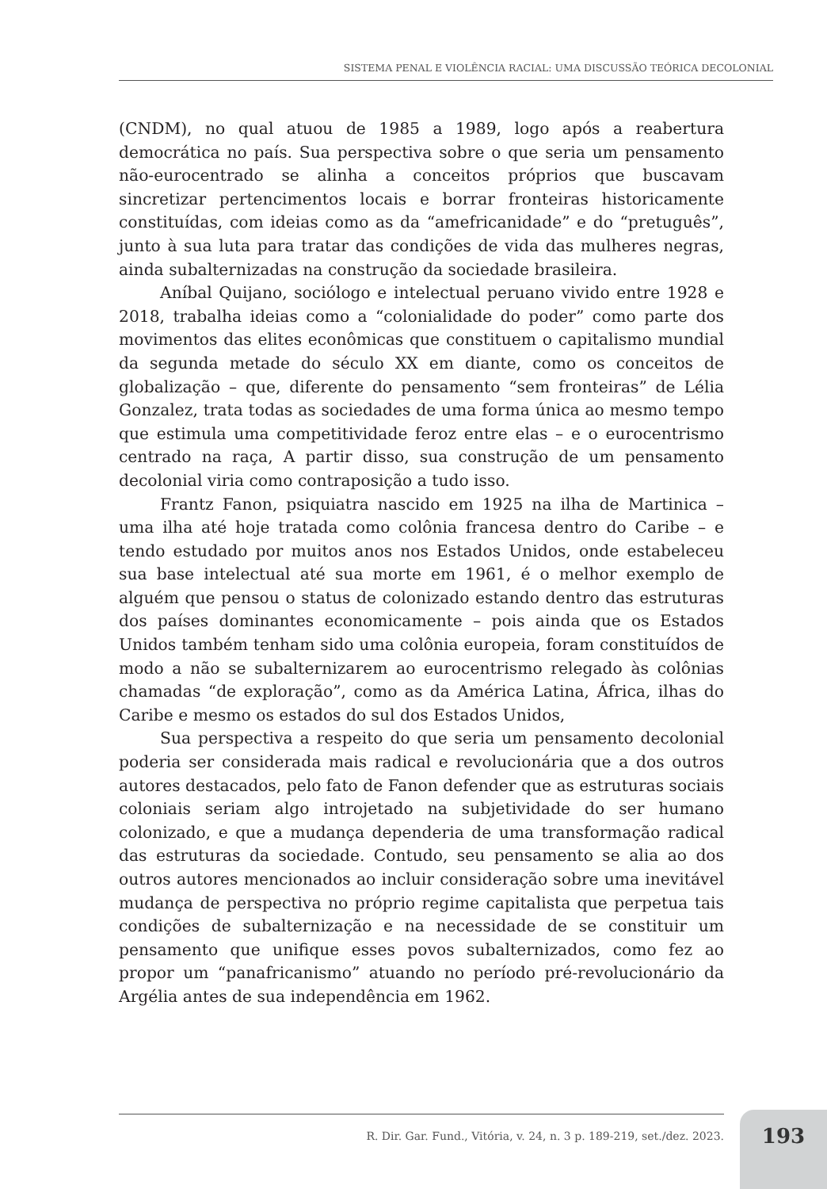SISTEMA PENAL E VIOLÊNCIA RACIAL: UMA DISCUSSÃO TEÓRICA DECOLONIAL
(CNDM), no qual atuou de 1985 a 1989, logo após a reabertura democrática no país. Sua perspectiva sobre o que seria um pensamento não-eurocentrado se alinha a conceitos próprios que buscavam sincretizar pertencimentos locais e borrar fronteiras historicamente constituídas, com ideias como as da “amefricanidade” e do “pretuguês”, junto à sua luta para tratar das condições de vida das mulheres negras, ainda subalternizadas na construção da sociedade brasileira.
Aníbal Quijano, sociólogo e intelectual peruano vivido entre 1928 e 2018, trabalha ideias como a “colonialidade do poder” como parte dos movimentos das elites econômicas que constituem o capitalismo mundial da segunda metade do século XX em diante, como os conceitos de globalização – que, diferente do pensamento “sem fronteiras” de Lélia Gonzalez, trata todas as sociedades de uma forma única ao mesmo tempo que estimula uma competitividade feroz entre elas – e o eurocentrismo centrado na raça, A partir disso, sua construção de um pensamento decolonial viria como contraposição a tudo isso.
Frantz Fanon, psiquiatra nascido em 1925 na ilha de Martinica – uma ilha até hoje tratada como colônia francesa dentro do Caribe – e tendo estudado por muitos anos nos Estados Unidos, onde estabeleceu sua base intelectual até sua morte em 1961, é o melhor exemplo de alguém que pensou o status de colonizado estando dentro das estruturas dos países dominantes economicamente – pois ainda que os Estados Unidos também tenham sido uma colônia europeia, foram constituídos de modo a não se subalternizarem ao eurocentrismo relegado às colônias chamadas “de exploração”, como as da América Latina, África, ilhas do Caribe e mesmo os estados do sul dos Estados Unidos,
Sua perspectiva a respeito do que seria um pensamento decolonial poderia ser considerada mais radical e revolucionária que a dos outros autores destacados, pelo fato de Fanon defender que as estruturas sociais coloniais seriam algo introjetado na subjetividade do ser humano colonizado, e que a mudança dependeria de uma transformação radical das estruturas da sociedade. Contudo, seu pensamento se alia ao dos outros autores mencionados ao incluir consideração sobre uma inevitável mudança de perspectiva no próprio regime capitalista que perpetua tais condições de subalternização e na necessidade de se constituir um pensamento que unifique esses povos subalternizados, como fez ao propor um “panafricanismo” atuando no período pré-revolucionário da Argélia antes de sua independência em 1962.
R. Dir. Gar. Fund., Vitória, v. 24, n. 3 p. 189-219, set./dez. 2023.
193